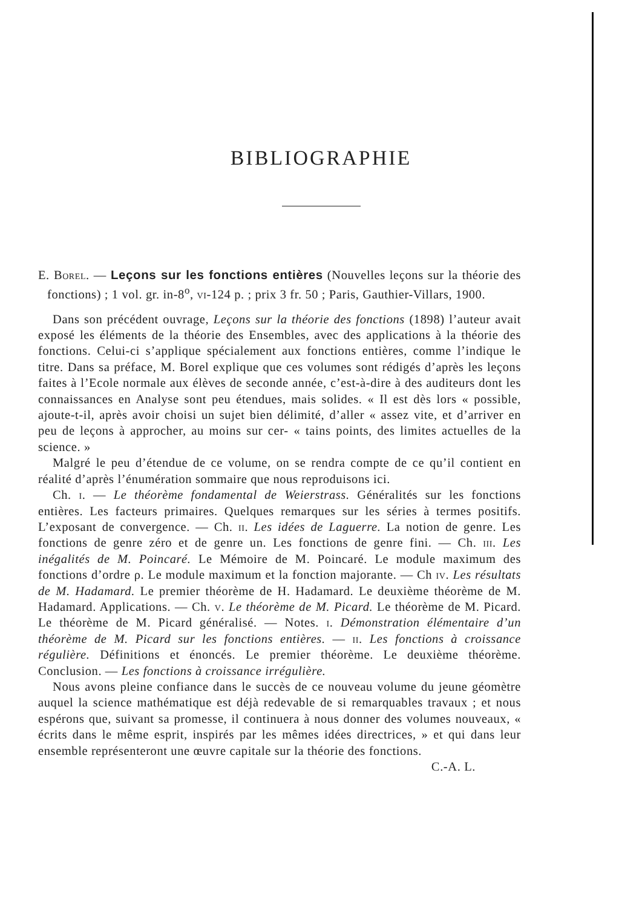BIBLIOGRAPHIE
E. Borel. — Leçons sur les fonctions entières (Nouvelles leçons sur la théorie des fonctions) ; 1 vol. gr. in-8<sup>o</sup>, vi-124 p. ; prix 3 fr. 50 ; Paris, Gauthier-Villars, 1900.
Dans son précédent ouvrage, Leçons sur la théorie des fonctions (1898) l’auteur avait exposé les éléments de la théorie des Ensembles, avec des applications à la théorie des fonctions. Celui-ci s’applique spécialement aux fonctions entières, comme l’indique le titre. Dans sa préface, M. Borel explique que ces volumes sont rédigés d’après les leçons faites à l’Ecole normale aux élèves de seconde année, c’est-à-dire à des auditeurs dont les connaissances en Analyse sont peu étendues, mais solides. « Il est dès lors « possible, ajoute-t-il, après avoir choisi un sujet bien délimité, d’aller « assez vite, et d’arriver en peu de leçons à approcher, au moins sur cer- « tains points, des limites actuelles de la science. »
Malgré le peu d’étendue de ce volume, on se rendra compte de ce qu’il contient en réalité d’après l’énumération sommaire que nous reproduisons ici.
Ch. i. — Le théorème fondamental de Weierstrass. Généralités sur les fonctions entières. Les facteurs primaires. Quelques remarques sur les séries à termes positifs. L’exposant de convergence. — Ch. ii. Les idées de Laguerre. La notion de genre. Les fonctions de genre zéro et de genre un. Les fonctions de genre fini. — Ch. iii. Les inégalités de M. Poincaré. Le Mémoire de M. Poincaré. Le module maximum des fonctions d’ordre ρ. Le module maximum et la fonction majorante. — Ch iv. Les résultats de M. Hadamard. Le premier théorème de H. Hadamard. Le deuxième théorème de M. Hadamard. Applications. — Ch. v. Le théorème de M. Picard. Le théorème de M. Picard. Le théorème de M. Picard généralisé. — Notes. i. Démonstration élémentaire d’un théorème de M. Picard sur les fonctions entières. — ii. Les fonctions à croissance régulière. Définitions et énoncés. Le premier théorème. Le deuxième théorème. Conclusion. — Les fonctions à croissance irrégulière.
Nous avons pleine confiance dans le succès de ce nouveau volume du jeune géomètre auquel la science mathématique est déjà redevable de si remarquables travaux ; et nous espérons que, suivant sa promesse, il continuera à nous donner des volumes nouveaux, « écrits dans le même esprit, inspirés par les mêmes idées directrices, » et qui dans leur ensemble représenteront une œuvre capitale sur la théorie des fonctions.
C.-A. L.